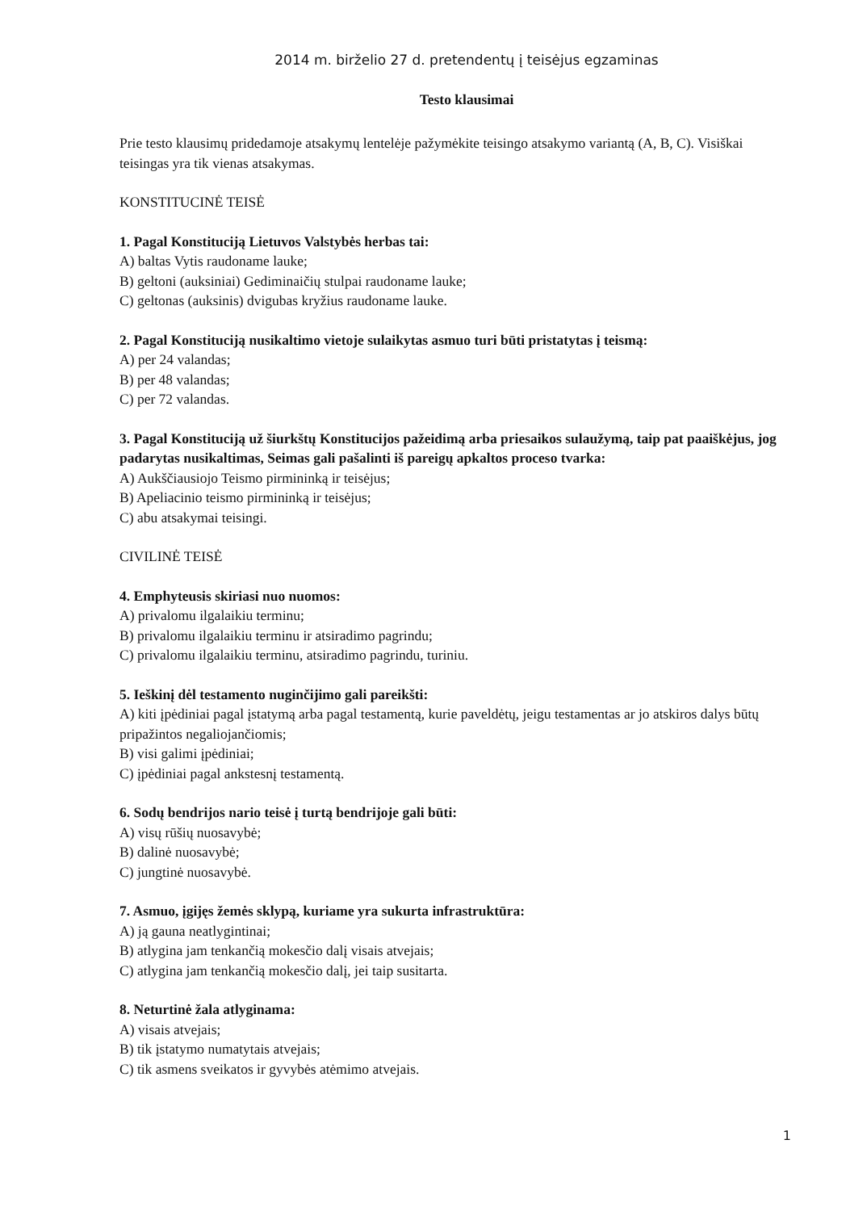2014 m. birželio 27 d. pretendentų į teisėjus egzaminas
Testo klausimai
Prie testo klausimų pridedamoje atsakymų lentelėje pažymėkite teisingo atsakymo variantą (A, B, C). Visiškai teisingas yra tik vienas atsakymas.
KONSTITUCINĖ TEISĖ
1. Pagal Konstituciją Lietuvos Valstybės herbas tai:
A) baltas Vytis raudoname lauke;
B) geltoni (auksiniai) Gediminaičių stulpai raudoname lauke;
C) geltonas (auksinis) dvigubas kryžius raudoname lauke.
2. Pagal Konstituciją nusikaltimo vietoje sulaikytas asmuo turi būti pristatytas į teismą:
A) per 24 valandas;
B) per 48 valandas;
C) per 72 valandas.
3. Pagal Konstituciją už šiurkštų Konstitucijos pažeidimą arba priesaikos sulaužymą, taip pat paaiškėjus, jog padarytas nusikaltimas, Seimas gali pašalinti iš pareigų apkaltos proceso tvarka:
A) Aukščiausiojo Teismo pirmininką ir teisėjus;
B) Apeliacinio teismo pirmininką ir teisėjus;
C) abu atsakymai teisingi.
CIVILINĖ TEISĖ
4. Emphyteusis skiriasi nuo nuomos:
A) privalomu ilgalaikiu terminu;
B) privalomu ilgalaikiu terminu ir atsiradimo pagrindu;
C) privalomu ilgalaikiu terminu, atsiradimo pagrindu, turiniu.
5. Ieškinį dėl testamento nuginčijimo gali pareikšti:
A) kiti įpėdiniai pagal įstatymą arba pagal testamentą, kurie paveldėtų, jeigu testamentas ar jo atskiros dalys būtų pripažintos negaliojančiomis;
B) visi galimi įpėdiniai;
C) įpėdiniai pagal ankstesnį testamentą.
6. Sodų bendrijos nario teisė į turtą bendrijoje gali būti:
A) visų rūšių nuosavybė;
B) dalinė nuosavybė;
C) jungtinė nuosavybė.
7. Asmuo, įgijęs žemės sklypą, kuriame yra sukurta infrastruktūra:
A) ją gauna neatlygintinai;
B) atlygina jam tenkančią mokesčio dalį visais atvejais;
C) atlygina jam tenkančią mokesčio dalį, jei taip susitarta.
8. Neturtinė žala atlyginama:
A) visais atvejais;
B) tik įstatymo numatytais atvejais;
C) tik asmens sveikatos ir gyvybės atėmimo atvejais.
1